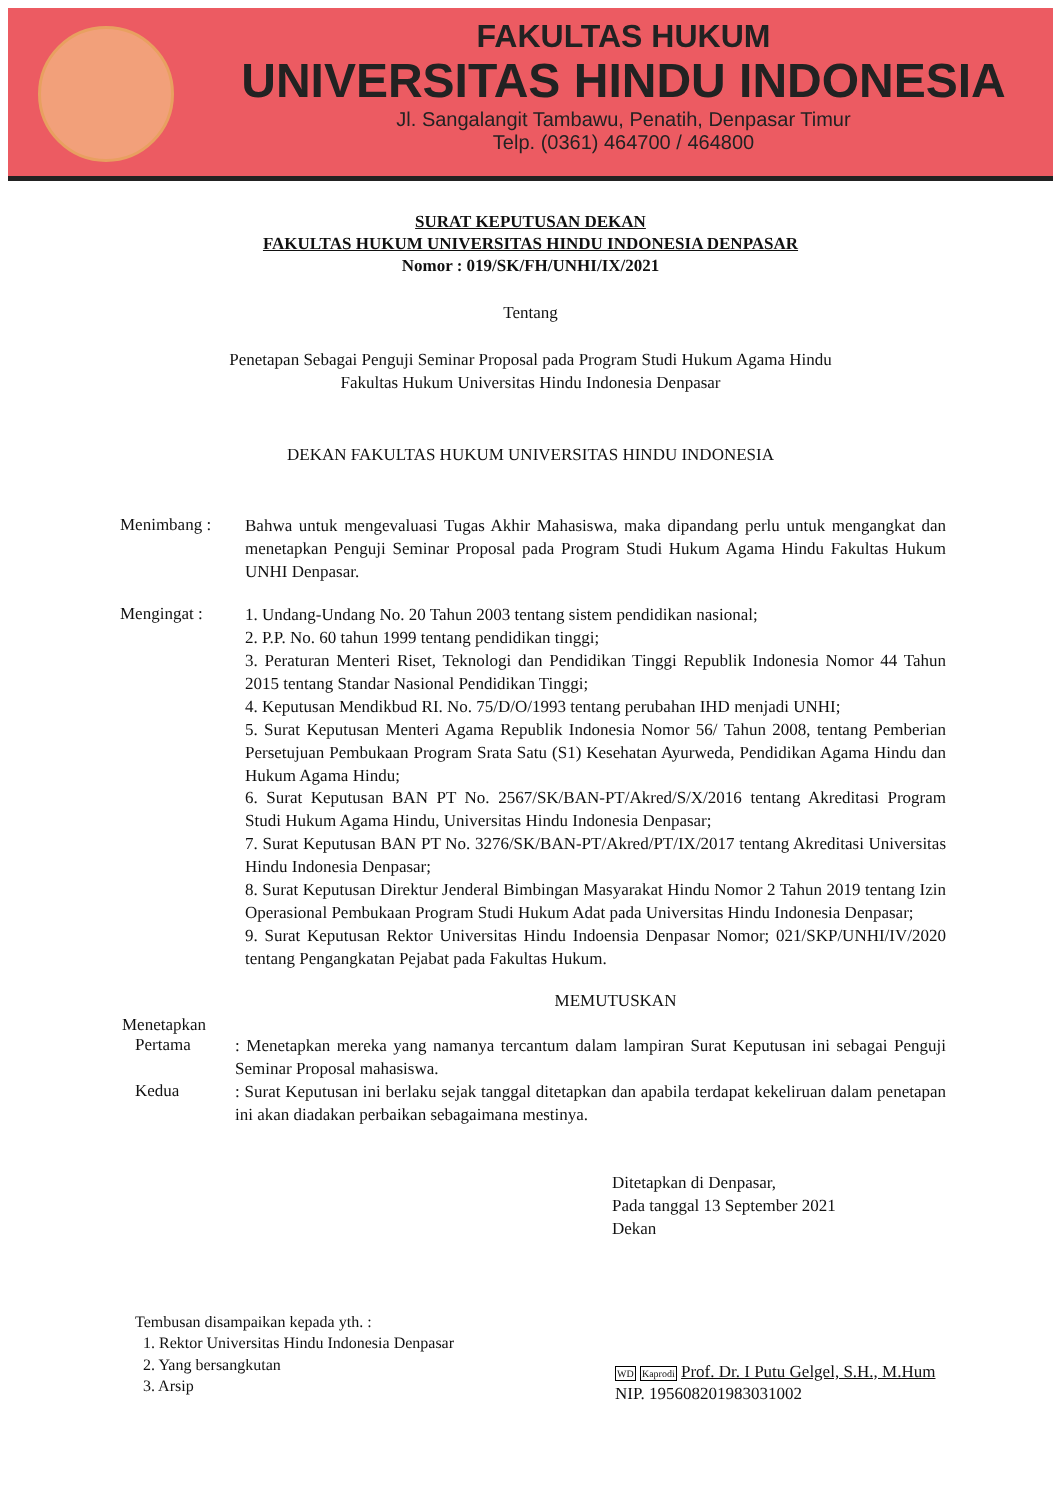FAKULTAS HUKUM
UNIVERSITAS HINDU INDONESIA
Jl. Sangalangit Tambawu, Penatih, Denpasar Timur
Telp. (0361) 464700 / 464800
SURAT KEPUTUSAN DEKAN
FAKULTAS HUKUM UNIVERSITAS HINDU INDONESIA DENPASAR
Nomor : 019/SK/FH/UNHI/IX/2021
Tentang
Penetapan Sebagai Penguji Seminar Proposal pada Program Studi Hukum Agama Hindu
Fakultas Hukum Universitas Hindu Indonesia Denpasar
DEKAN FAKULTAS HUKUM UNIVERSITAS HINDU INDONESIA
Menimbang :
Bahwa untuk mengevaluasi Tugas Akhir Mahasiswa, maka dipandang perlu untuk mengangkat dan menetapkan Penguji Seminar Proposal pada Program Studi Hukum Agama Hindu Fakultas Hukum UNHI Denpasar.
Mengingat :
1. Undang-Undang No. 20 Tahun 2003 tentang sistem pendidikan nasional;
2. P.P. No. 60 tahun 1999 tentang pendidikan tinggi;
3. Peraturan Menteri Riset, Teknologi dan Pendidikan Tinggi Republik Indonesia Nomor 44 Tahun 2015 tentang Standar Nasional Pendidikan Tinggi;
4. Keputusan Mendikbud RI. No. 75/D/O/1993 tentang perubahan IHD menjadi UNHI;
5. Surat Keputusan Menteri Agama Republik Indonesia Nomor 56/ Tahun 2008, tentang Pemberian Persetujuan Pembukaan Program Srata Satu (S1) Kesehatan Ayurweda, Pendidikan Agama Hindu dan Hukum Agama Hindu;
6. Surat Keputusan BAN PT No. 2567/SK/BAN-PT/Akred/S/X/2016 tentang Akreditasi Program Studi Hukum Agama Hindu, Universitas Hindu Indonesia Denpasar;
7. Surat Keputusan BAN PT No. 3276/SK/BAN-PT/Akred/PT/IX/2017 tentang Akreditasi Universitas Hindu Indonesia Denpasar;
8. Surat Keputusan Direktur Jenderal Bimbingan Masyarakat Hindu Nomor 2 Tahun 2019 tentang Izin Operasional Pembukaan Program Studi Hukum Adat pada Universitas Hindu Indonesia Denpasar;
9. Surat Keputusan Rektor Universitas Hindu Indoensia Denpasar Nomor; 021/SKP/UNHI/IV/2020 tentang Pengangkatan Pejabat pada Fakultas Hukum.
MEMUTUSKAN
Menetapkan
Pertama
: Menetapkan mereka yang namanya tercantum dalam lampiran Surat Keputusan ini sebagai Penguji Seminar Proposal mahasiswa.
Kedua
: Surat Keputusan ini berlaku sejak tanggal ditetapkan dan apabila terdapat kekeliruan dalam penetapan ini akan diadakan perbaikan sebagaimana mestinya.
Ditetapkan di Denpasar,
Pada tanggal 13 September 2021
Dekan
Tembusan disampaikan kepada yth. :
1. Rektor Universitas Hindu Indonesia Denpasar
2. Yang bersangkutan
3. Arsip
WD Kaprodi Prof. Dr. I Putu Gelgel, S.H., M.Hum
NIP. 195608201983031002